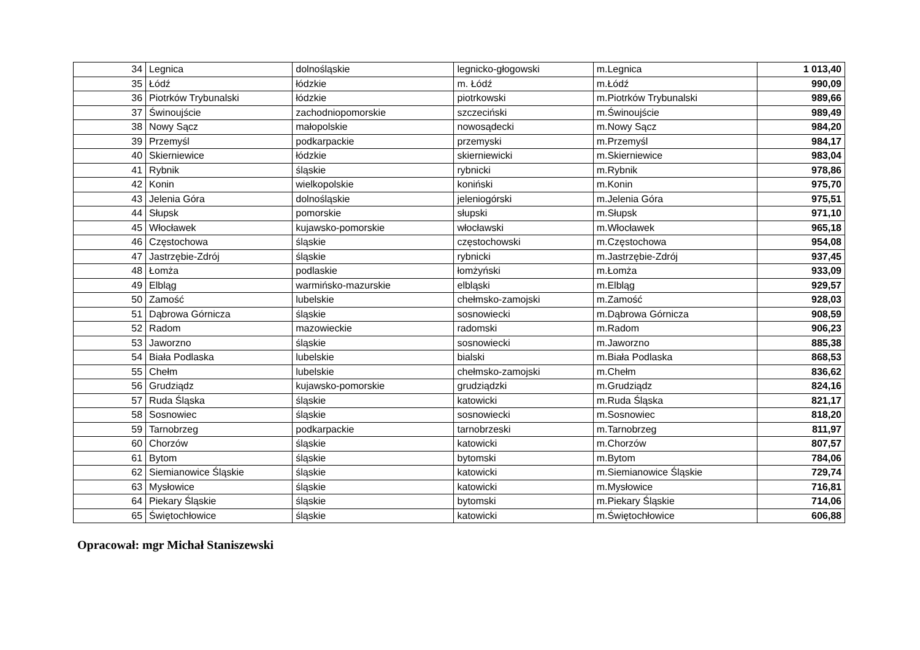| 34 | Legnica | dolnośląskie | legnicko-głogowski | m.Legnica | 1 013,40 |
| 35 | Łódź | łódzkie | m. Łódź | m.Łódź | 990,09 |
| 36 | Piotrków Trybunalski | łódzkie | piotrkowski | m.Piotrków Trybunalski | 989,66 |
| 37 | Świnoujście | zachodniopomorskie | szczeciński | m.Świnoujście | 989,49 |
| 38 | Nowy Sącz | małopolskie | nowosądecki | m.Nowy Sącz | 984,20 |
| 39 | Przemyśl | podkarpackie | przemyski | m.Przemyśl | 984,17 |
| 40 | Skierniewice | łódzkie | skierniewicki | m.Skierniewice | 983,04 |
| 41 | Rybnik | śląskie | rybnicki | m.Rybnik | 978,86 |
| 42 | Konin | wielkopolskie | koniński | m.Konin | 975,70 |
| 43 | Jelenia Góra | dolnośląskie | jeleniogórski | m.Jelenia Góra | 975,51 |
| 44 | Słupsk | pomorskie | słupski | m.Słupsk | 971,10 |
| 45 | Włocławek | kujawsko-pomorskie | włocławski | m.Włocławek | 965,18 |
| 46 | Częstochowa | śląskie | częstochowski | m.Częstochowa | 954,08 |
| 47 | Jastrzębie-Zdrój | śląskie | rybnicki | m.Jastrzębie-Zdrój | 937,45 |
| 48 | Łomża | podlaskie | łomżyński | m.Łomża | 933,09 |
| 49 | Elbląg | warmińsko-mazurskie | elbląski | m.Elbląg | 929,57 |
| 50 | Zamość | lubelskie | chełmsko-zamojski | m.Zamość | 928,03 |
| 51 | Dąbrowa Górnicza | śląskie | sosnowiecki | m.Dąbrowa Górnicza | 908,59 |
| 52 | Radom | mazowieckie | radomski | m.Radom | 906,23 |
| 53 | Jaworzno | śląskie | sosnowiecki | m.Jaworzno | 885,38 |
| 54 | Biała Podlaska | lubelskie | bialski | m.Biała Podlaska | 868,53 |
| 55 | Chełm | lubelskie | chełmsko-zamojski | m.Chełm | 836,62 |
| 56 | Grudziądz | kujawsko-pomorskie | grudziądzki | m.Grudziądz | 824,16 |
| 57 | Ruda Śląska | śląskie | katowicki | m.Ruda Śląska | 821,17 |
| 58 | Sosnowiec | śląskie | sosnowiecki | m.Sosnowiec | 818,20 |
| 59 | Tarnobrzeg | podkarpackie | tarnobrzeski | m.Tarnobrzeg | 811,97 |
| 60 | Chorzów | śląskie | katowicki | m.Chorzów | 807,57 |
| 61 | Bytom | śląskie | bytomski | m.Bytom | 784,06 |
| 62 | Siemianowice Śląskie | śląskie | katowicki | m.Siemianowice Śląskie | 729,74 |
| 63 | Mysłowice | śląskie | katowicki | m.Mysłowice | 716,81 |
| 64 | Piekary Śląskie | śląskie | bytomski | m.Piekary Śląskie | 714,06 |
| 65 | Świętochłowice | śląskie | katowicki | m.Świętochłowice | 606,88 |
Opracował: mgr Michał Staniszewski